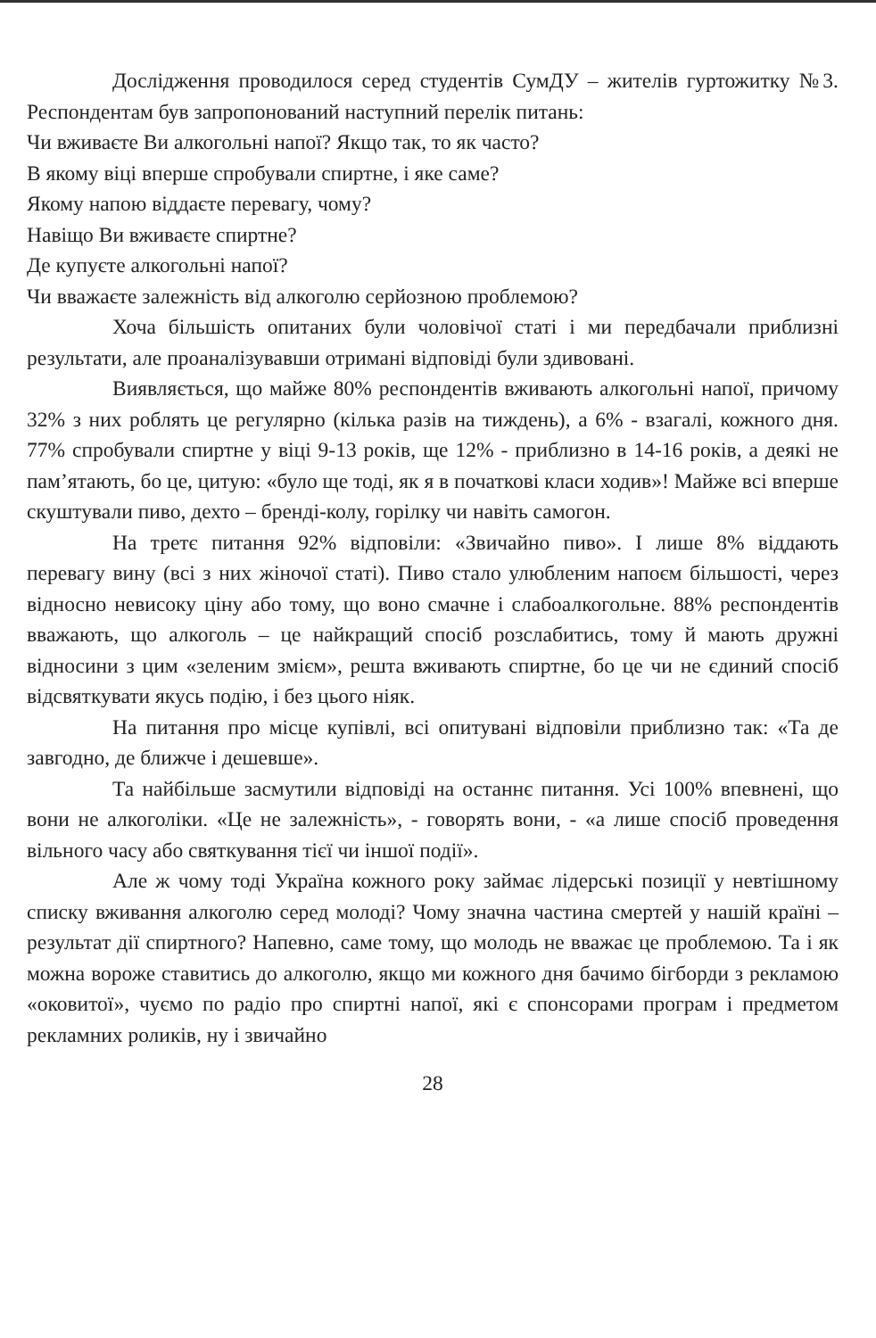Дослідження проводилося серед студентів СумДУ – жителів гуртожитку №3. Респондентам був запропонований наступний перелік питань:
Чи вживаєте Ви алкогольні напої? Якщо так, то як часто?
В якому віці вперше спробували спиртне, і яке саме?
Якому напою віддаєте перевагу, чому?
Навіщо Ви вживаєте спиртне?
Де купуєте алкогольні напої?
Чи вважаєте залежність від алкоголю серйозною проблемою?
Хоча більшість опитаних були чоловічої статі і ми передбачали приблизні результати, але проаналізувавши отримані відповіді були здивовані.
Виявляється, що майже 80% респондентів вживають алкогольні напої, причому 32% з них роблять це регулярно (кілька разів на тиждень), а 6% - взагалі, кожного дня. 77% спробували спиртне у віці 9-13 років, ще 12% - приблизно в 14-16 років, а деякі не пам’ятають, бо це, цитую: «було ще тоді, як я в початкові класи ходив»! Майже всі вперше скуштували пиво, дехто – бренді-колу, горілку чи навіть самогон.
На третє питання 92% відповіли: «Звичайно пиво». І лише 8% віддають перевагу вину (всі з них жіночої статі). Пиво стало улюбленим напоєм більшості, через відносно невисоку ціну або тому, що воно смачне і слабоалкогольне. 88% респондентів вважають, що алкоголь – це найкращий спосіб розслабитись, тому й мають дружні відносини з цим «зеленим змієм», решта вживають спиртне, бо це чи не єдиний спосіб відсвяткувати якусь подію, і без цього ніяк.
На питання про місце купівлі, всі опитувані відповіли приблизно так: «Та де завгодно, де ближче і дешевше».
Та найбільше засмутили відповіді на останнє питання. Усі 100% впевнені, що вони не алкоголіки. «Це не залежність», - говорять вони, - «а лише спосіб проведення вільного часу або святкування тієї чи іншої події».
Але ж чому тоді Україна кожного року займає лідерські позиції у невтішному списку вживання алкоголю серед молоді? Чому значна частина смертей у нашій країні – результат дії спиртного? Напевно, саме тому, що молодь не вважає це проблемою. Та і як можна вороже ставитись до алкоголю, якщо ми кожного дня бачимо бігборди з рекламою «оковитої», чуємо по радіо про спиртні напої, які є спонсорами програм і предметом рекламних роликів, ну і звичайно
28